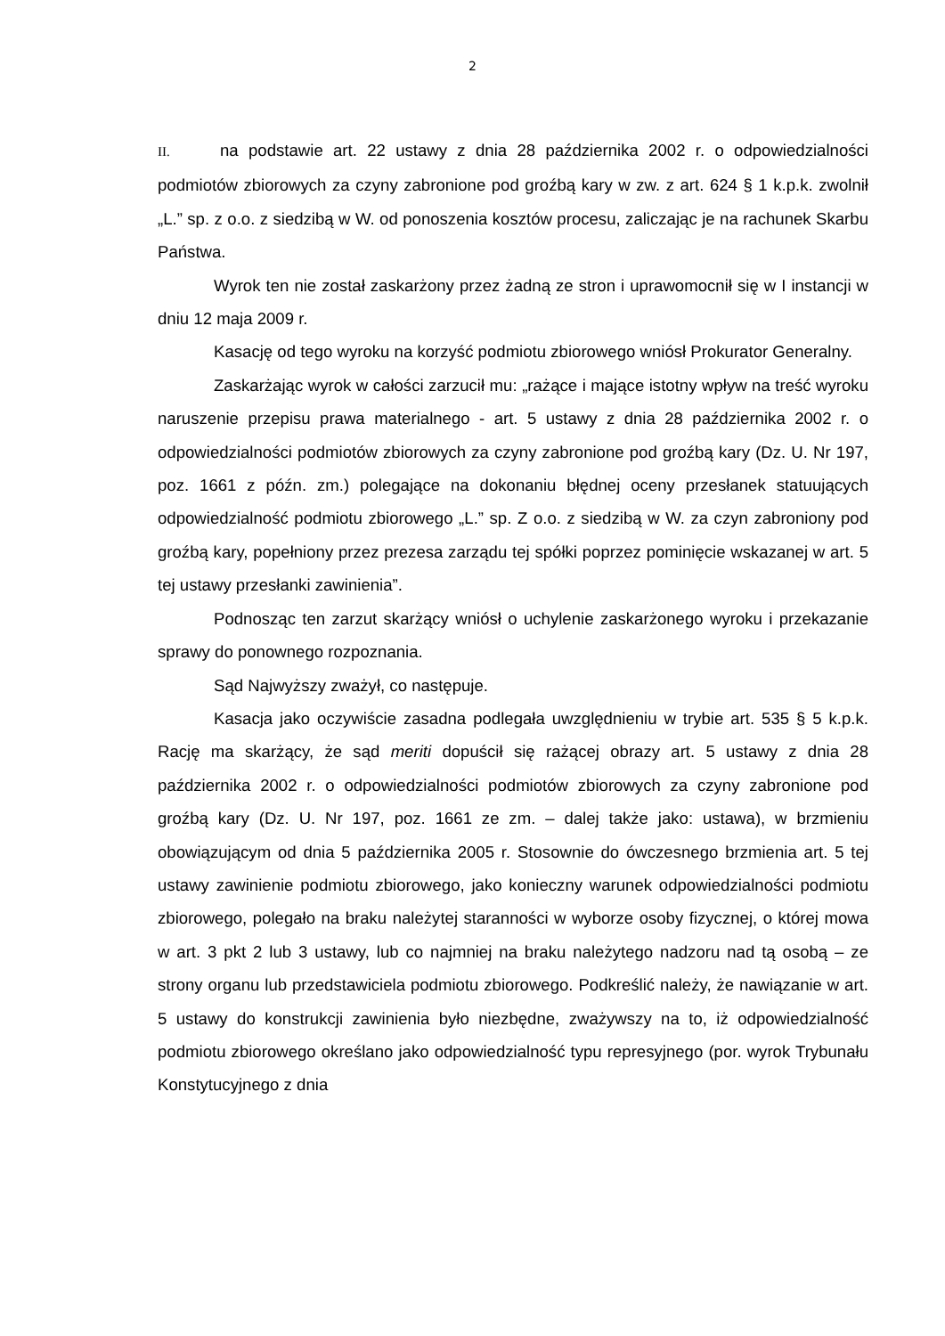2
II. na podstawie art. 22 ustawy z dnia 28 października 2002 r. o odpowiedzialności podmiotów zbiorowych za czyny zabronione pod groźbą kary w zw. z art. 624 § 1 k.p.k. zwolnił „L.” sp. z o.o. z siedzibą w W. od ponoszenia kosztów procesu, zaliczając je na rachunek Skarbu Państwa.
Wyrok ten nie został zaskarżony przez żadną ze stron i uprawomocnił się w I instancji w dniu 12 maja 2009 r.
Kasację od tego wyroku na korzyść podmiotu zbiorowego wniósł Prokurator Generalny.
Zaskarżając wyrok w całości zarzucił mu: „rażące i mające istotny wpływ na treść wyroku naruszenie przepisu prawa materialnego - art. 5 ustawy z dnia 28 października 2002 r. o odpowiedzialności podmiotów zbiorowych za czyny zabronione pod groźbą kary (Dz. U. Nr 197, poz. 1661 z późn. zm.) polegające na dokonaniu błędnej oceny przesłanek statuujących odpowiedzialność podmiotu zbiorowego „L.” sp. Z o.o. z siedzibą w W. za czyn zabroniony pod groźbą kary, popełniony przez prezesa zarządu tej spółki poprzez pominięcie wskazanej w art. 5 tej ustawy przesłanki zawinienia”.
Podnosząc ten zarzut skarżący wniósł o uchylenie zaskarżonego wyroku i przekazanie sprawy do ponownego rozpoznania.
Sąd Najwyższy zważył, co następuje.
Kasacja jako oczywiście zasadna podlegała uwzględnieniu w trybie art. 535 § 5 k.p.k. Rację ma skarżący, że sąd meriti dopuścił się rażącej obrazy art. 5 ustawy z dnia 28 października 2002 r. o odpowiedzialności podmiotów zbiorowych za czyny zabronione pod groźbą kary (Dz. U. Nr 197, poz. 1661 ze zm. – dalej także jako: ustawa), w brzmieniu obowiązującym od dnia 5 października 2005 r. Stosownie do ówczesnego brzmienia art. 5 tej ustawy zawinienie podmiotu zbiorowego, jako konieczny warunek odpowiedzialności podmiotu zbiorowego, polegało na braku należytej staranności w wyborze osoby fizycznej, o której mowa w art. 3 pkt 2 lub 3 ustawy, lub co najmniej na braku należytego nadzoru nad tą osobą – ze strony organu lub przedstawiciela podmiotu zbiorowego. Podkreślić należy, że nawiązanie w art. 5 ustawy do konstrukcji zawinienia było niezbędne, zważywszy na to, iż odpowiedzialność podmiotu zbiorowego określano jako odpowiedzialność typu represyjnego (por. wyrok Trybunału Konstytucyjnego z dnia